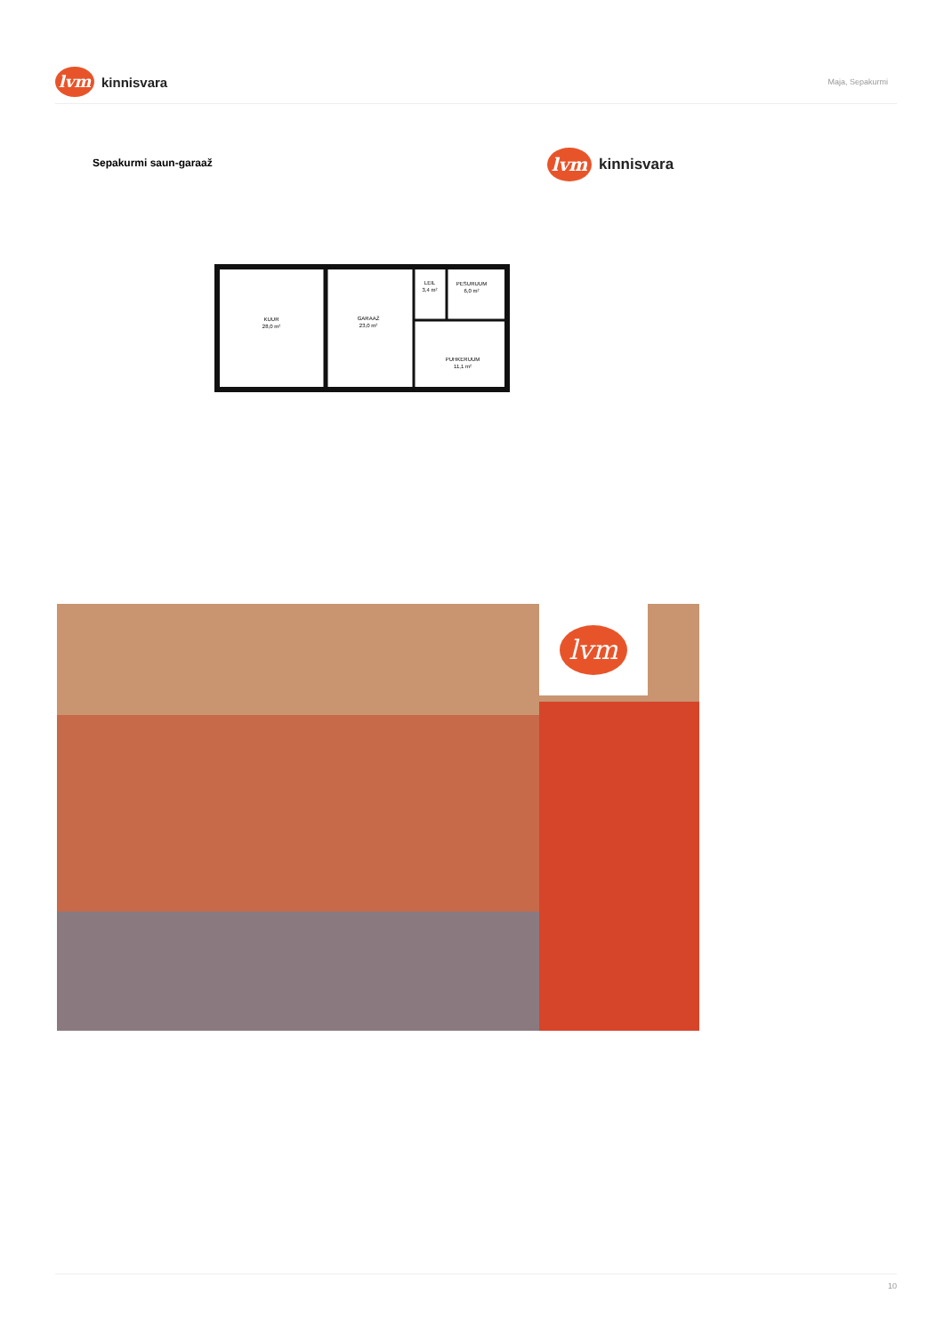lvm kinnisvara
Maja, Sepakurmi
Sepakurmi saun-garaaž lvm kinnisvara
KUUR
28,0 m²
GARAAŽ
23,0 m²
LEIL
3,4 m²
PESURUUM
6,0 m²
PUHKERUUM
11,1 m²
lvm
10